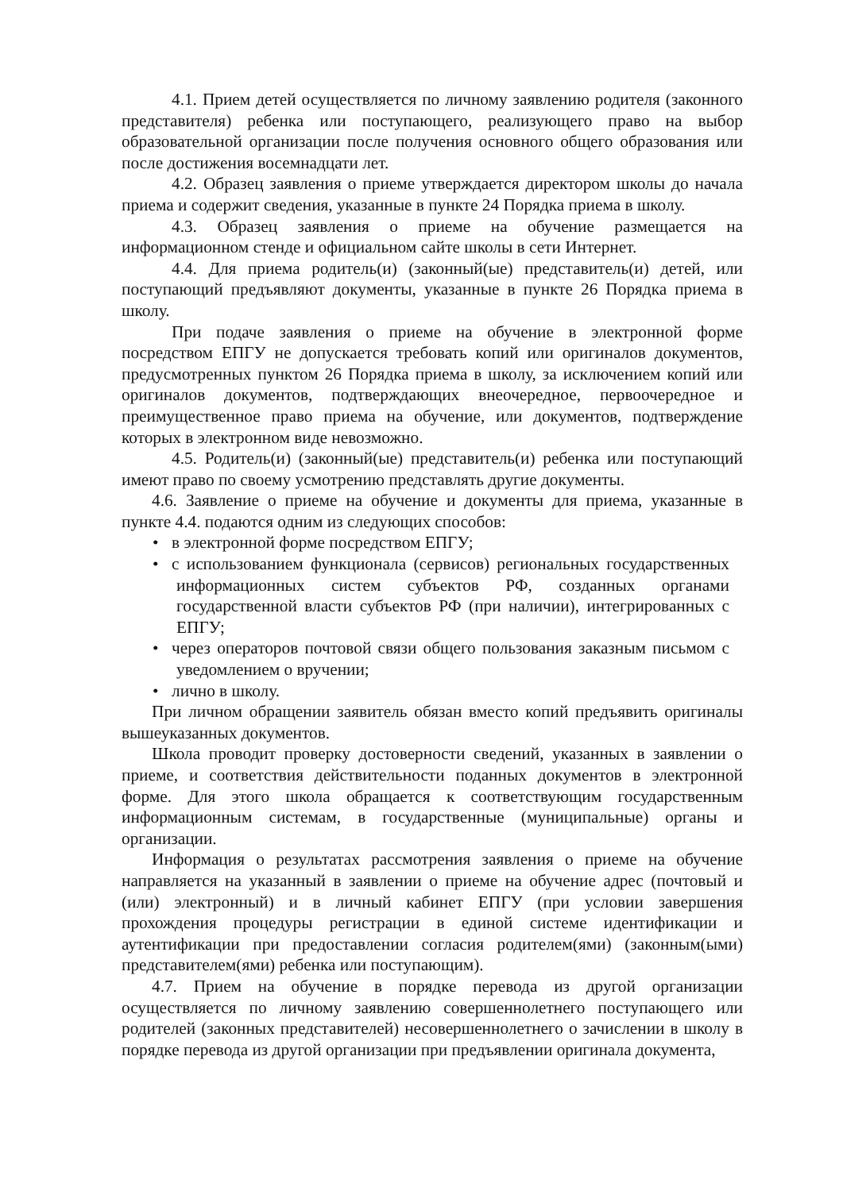4.1. Прием детей осуществляется по личному заявлению родителя (законного представителя) ребенка или поступающего, реализующего право на выбор образовательной организации после получения основного общего образования или после достижения восемнадцати лет.
4.2. Образец заявления о приеме утверждается директором школы до начала приема и содержит сведения, указанные в пункте 24 Порядка приема в школу.
4.3. Образец заявления о приеме на обучение размещается на информационном стенде и официальном сайте школы в сети Интернет.
4.4. Для приема родитель(и) (законный(ые) представитель(и) детей, или поступающий предъявляют документы, указанные в пункте 26 Порядка приема в школу.
При подаче заявления о приеме на обучение в электронной форме посредством ЕПГУ не допускается требовать копий или оригиналов документов, предусмотренных пунктом 26 Порядка приема в школу, за исключением копий или оригиналов документов, подтверждающих внеочередное, первоочередное и преимущественное право приема на обучение, или документов, подтверждение которых в электронном виде невозможно.
4.5. Родитель(и) (законный(ые) представитель(и) ребенка или поступающий имеют право по своему усмотрению представлять другие документы.
4.6. Заявление о приеме на обучение и документы для приема, указанные в пункте 4.4. подаются одним из следующих способов:
• в электронной форме посредством ЕПГУ;
• с использованием функционала (сервисов) региональных государственных информационных систем субъектов РФ, созданных органами государственной власти субъектов РФ (при наличии), интегрированных с ЕПГУ;
• через операторов почтовой связи общего пользования заказным письмом с уведомлением о вручении;
• лично в школу.
При личном обращении заявитель обязан вместо копий предъявить оригиналы вышеуказанных документов.
Школа проводит проверку достоверности сведений, указанных в заявлении о приеме, и соответствия действительности поданных документов в электронной форме. Для этого школа обращается к соответствующим государственным информационным системам, в государственные (муниципальные) органы и организации.
Информация о результатах рассмотрения заявления о приеме на обучение направляется на указанный в заявлении о приеме на обучение адрес (почтовый и (или) электронный) и в личный кабинет ЕПГУ (при условии завершения прохождения процедуры регистрации в единой системе идентификации и аутентификации при предоставлении согласия родителем(ями) (законным(ыми) представителем(ями) ребенка или поступающим).
4.7. Прием на обучение в порядке перевода из другой организации осуществляется по личному заявлению совершеннолетнего поступающего или родителей (законных представителей) несовершеннолетнего о зачислении в школу в порядке перевода из другой организации при предъявлении оригинала документа,